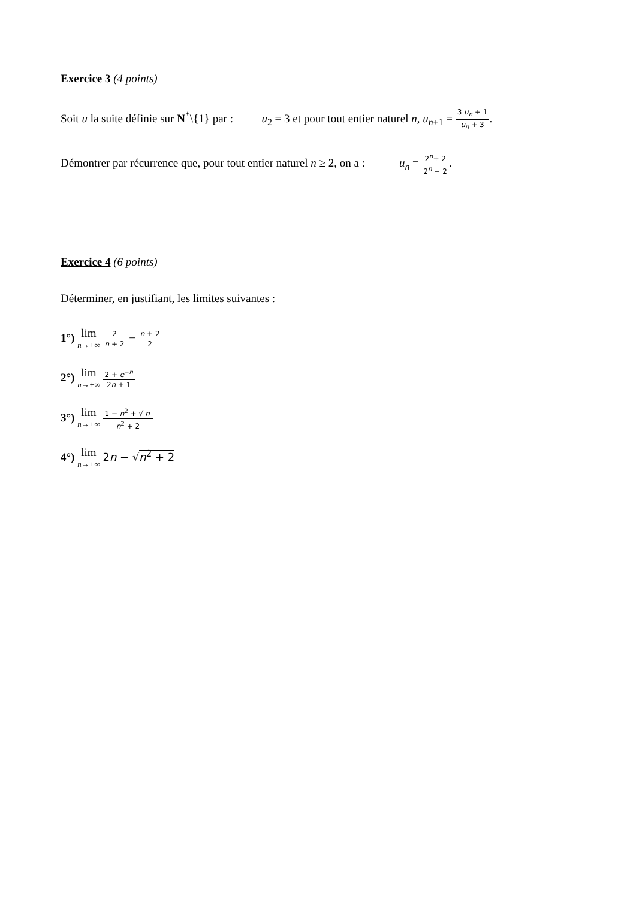Exercice 3 (4 points)
Soit u la suite définie sur N<sup>*</sup>\{1} par : u<sub>2</sub> = 3 et pour tout entier naturel n, u<sub>n</sub><sub>+1</sub> = 3 u<sub>n</sub> + 1 u<sub>n</sub> + 3.
Démontrer par récurrence que, pour tout entier naturel n ≥ 2, on a : u<sub>n</sub> = 2<sup>n</sup>+ 2 2<sup>n</sup> − 2.
Exercice 4 (6 points)
Déterminer, en justifiant, les limites suivantes :
1°) lim n→+∞ 2 n + 2 − n + 2 2
2°) lim n→+∞ 2 + e<sup>−n</sup> 2n + 1
3°) lim n→+∞ 1 − n<sup>2</sup> + √ n n<sup>2</sup> + 2
4°) lim n→+∞ 2n − √n<sup>2</sup> + 2